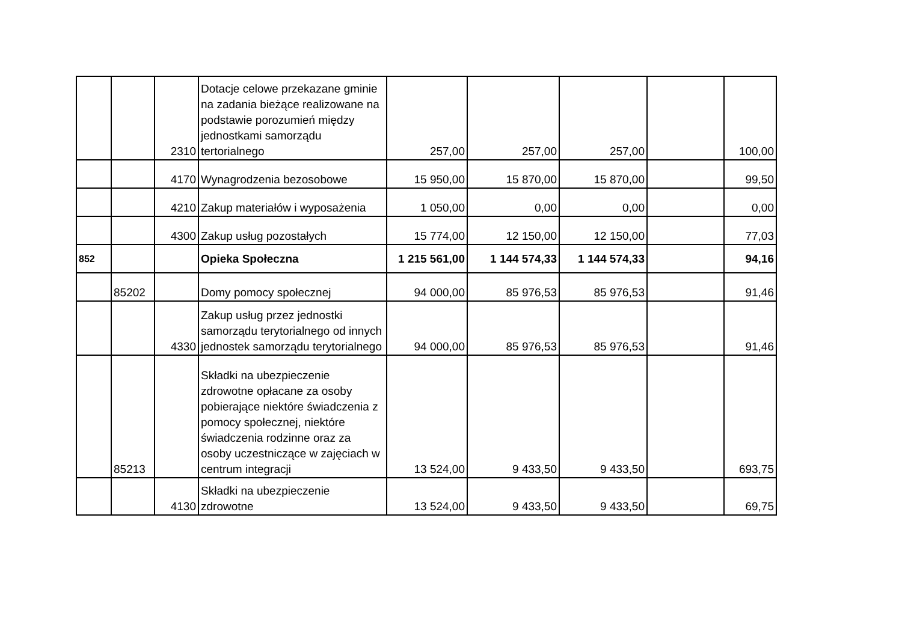| | | 2310 | Dotacje celowe przekazane gminie na zadania bieżące realizowane na podstawie porozumień między jednostkami samorządu tertorialnego | 257,00 | 257,00 | 257,00 | | 100,00 |
| | | 4170 | Wynagrodzenia bezosobowe | 15 950,00 | 15 870,00 | 15 870,00 | | 99,50 |
| | | 4210 | Zakup materiałów i wyposażenia | 1 050,00 | 0,00 | 0,00 | | 0,00 |
| | | 4300 | Zakup usług pozostałych | 15 774,00 | 12 150,00 | 12 150,00 | | 77,03 |
| 852 | | | Opieka Społeczna | 1 215 561,00 | 1 144 574,33 | 1 144 574,33 | | 94,16 |
| | 85202 | | Domy pomocy społecznej | 94 000,00 | 85 976,53 | 85 976,53 | | 91,46 |
| | | 4330 | Zakup usług przez jednostki samorządu terytorialnego od innych jednostek samorządu terytorialnego | 94 000,00 | 85 976,53 | 85 976,53 | | 91,46 |
| | 85213 | | Składki na ubezpieczenie zdrowotne opłacane za osoby pobierające niektóre świadczenia z pomocy społecznej, niektóre świadczenia rodzinne oraz za osoby uczestniczące w zajęciach w centrum integracji | 13 524,00 | 9 433,50 | 9 433,50 | | 693,75 |
| | | 4130 | Składki na ubezpieczenie zdrowotne | 13 524,00 | 9 433,50 | 9 433,50 | | 69,75 |